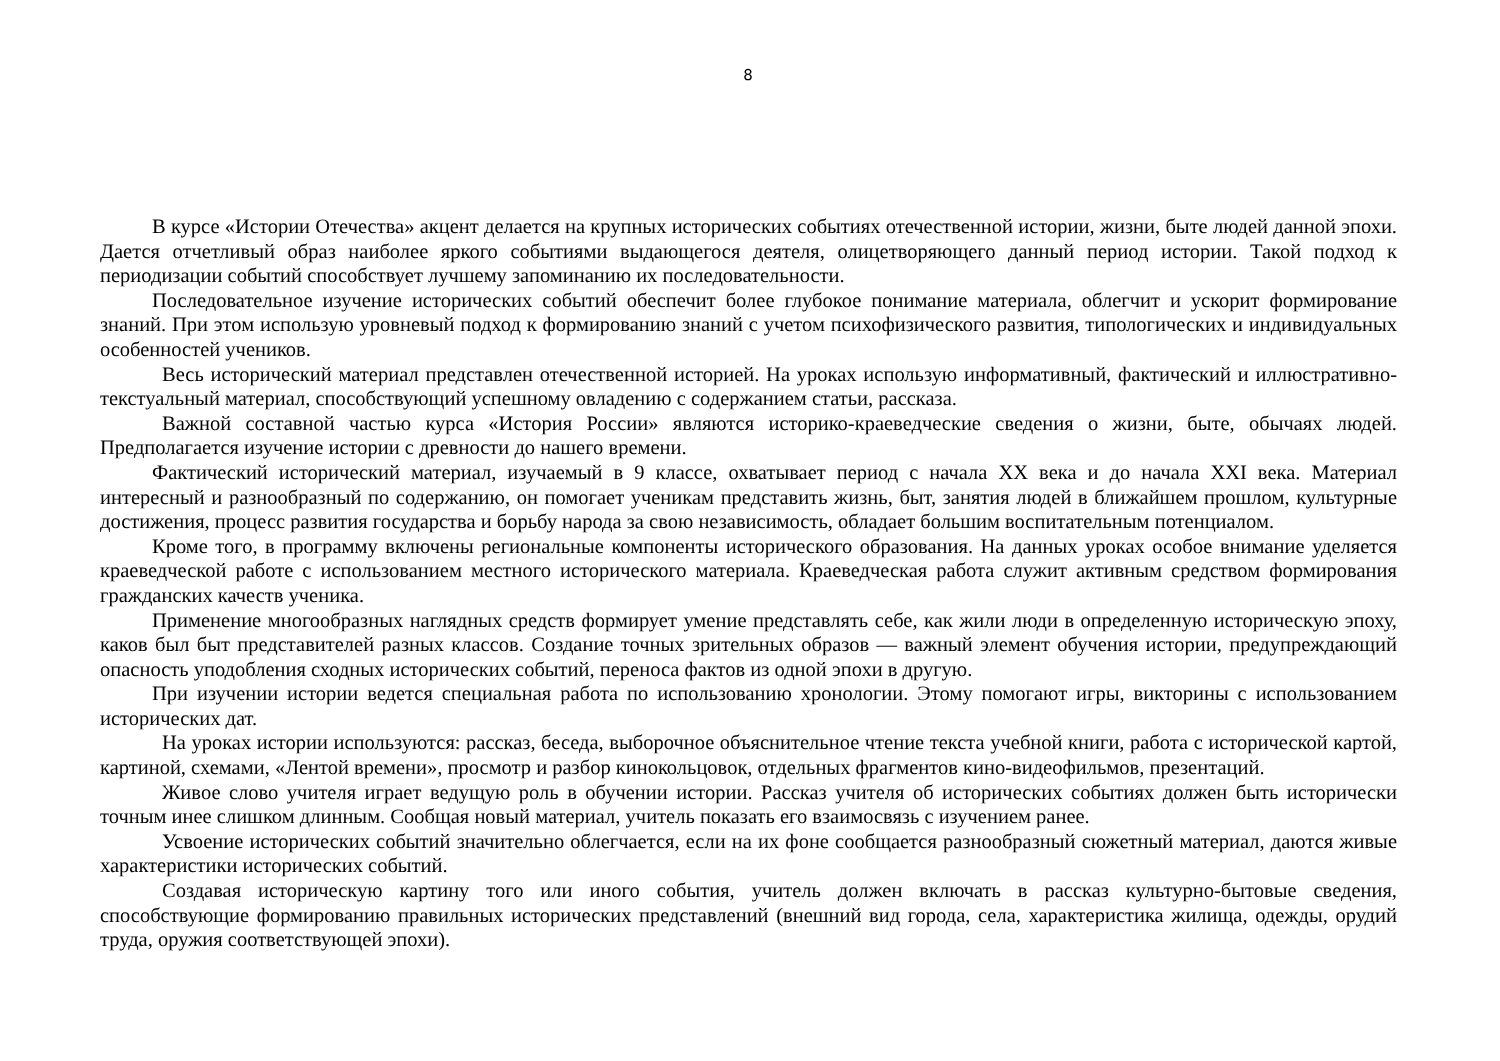8
В курсе «Истории Отечества» акцент делается на крупных исторических событиях отечественной истории, жизни, быте людей данной эпохи. Дается отчетливый образ наиболее яркого событиями выдающегося деятеля, олицетворяющего данный период истории. Такой подход к периодизации событий способствует лучшему запоминанию их последовательности.
Последовательное изучение исторических событий обеспечит более глубокое понимание материала, облегчит и ускорит формирование знаний. При этом использую уровневый подход к формированию знаний с учетом психофизического развития, типологических и индивидуальных особенностей учеников.
Весь исторический материал представлен отечественной историей. На уроках использую информативный, фактический и иллюстративно-текстуальный материал, способствующий успешному овладению с содержанием статьи, рассказа.
Важной составной частью курса «История России» являются историко-краеведческие сведения о жизни, быте, обычаях людей. Предполагается изучение истории с древности до нашего времени.
Фактический исторический материал, изучаемый в 9 классе, охватывает период с начала XX века и до начала XXI века. Материал интересный и разнообразный по содержанию, он помогает ученикам представить жизнь, быт, занятия людей в ближайшем прошлом, культурные достижения, процесс развития государства и борьбу народа за свою независимость, обладает большим воспитательным потенциалом.
Кроме того, в программу включены региональные компоненты исторического образования. На данных уроках особое внимание уделяется краеведческой работе с использованием местного исторического материала. Краеведческая работа служит активным средством формирования гражданских качеств ученика.
Применение многообразных наглядных средств формирует умение представлять себе, как жили люди в определенную историческую эпоху, каков был быт представителей разных классов. Создание точных зрительных образов — важный элемент обучения истории, предупреждающий опасность уподобления сходных исторических событий, переноса фактов из одной эпохи в другую.
При изучении истории ведется специальная работа по использованию хронологии. Этому помогают игры, викторины с использованием исторических дат.
На уроках истории используются: рассказ, беседа, выборочное объяснительное чтение текста учебной книги, работа с исторической картой, картиной, схемами, «Лентой времени», просмотр и разбор кинокольцовок, отдельных фрагментов кино-видеофильмов, презентаций.
Живое слово учителя играет ведущую роль в обучении истории. Рассказ учителя об исторических событиях должен быть исторически точным инее слишком длинным. Сообщая новый материал, учитель показать его взаимосвязь с изучением ранее.
Усвоение исторических событий значительно облегчается, если на их фоне сообщается разнообразный сюжетный материал, даются живые характеристики исторических событий.
Создавая историческую картину того или иного события, учитель должен включать в рассказ культурно-бытовые сведения, способствующие формированию правильных исторических представлений (внешний вид города, села, характеристика жилища, одежды, орудий труда, оружия соответствующей эпохи).